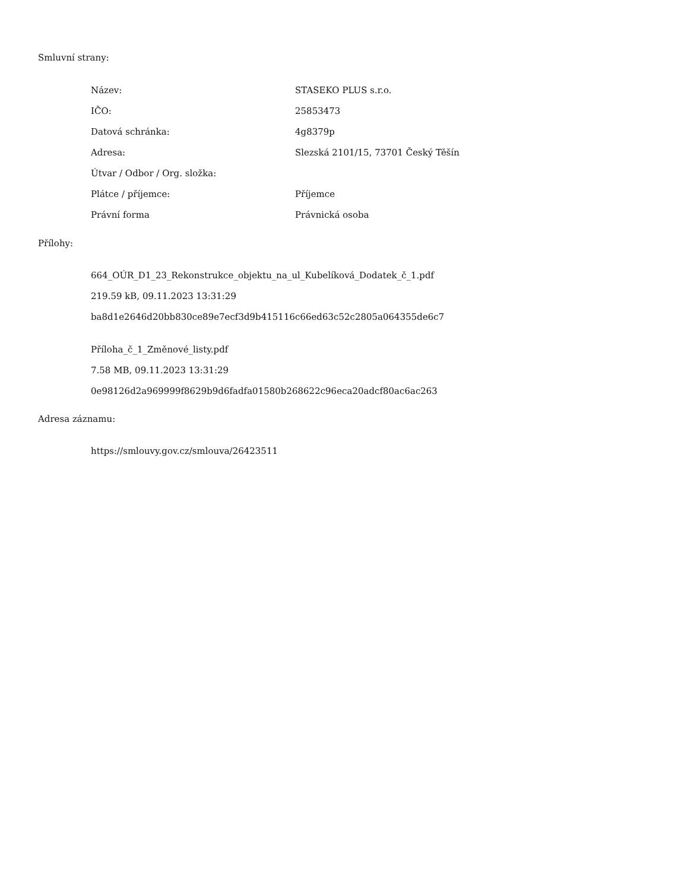Smluvní strany:
| Název: | STASEKO PLUS s.r.o. |
| IČO: | 25853473 |
| Datová schránka: | 4g8379p |
| Adresa: | Slezská 2101/15, 73701 Český Těšín |
| Útvar / Odbor / Org. složka: | |
| Plátce / příjemce: | Příjemce |
| Právní forma | Právnická osoba |
Přílohy:
664_OÚR_D1_23_Rekonstrukce_objektu_na_ul_Kubelíková_Dodatek_č_1.pdf
219.59 kB, 09.11.2023 13:31:29
ba8d1e2646d20bb830ce89e7ecf3d9b415116c66ed63c52c2805a064355de6c7
Příloha_č_1_Změnové_listy.pdf
7.58 MB, 09.11.2023 13:31:29
0e98126d2a969999f8629b9d6fadfa01580b268622c96eca20adcf80ac6ac263
Adresa záznamu:
https://smlouvy.gov.cz/smlouva/26423511